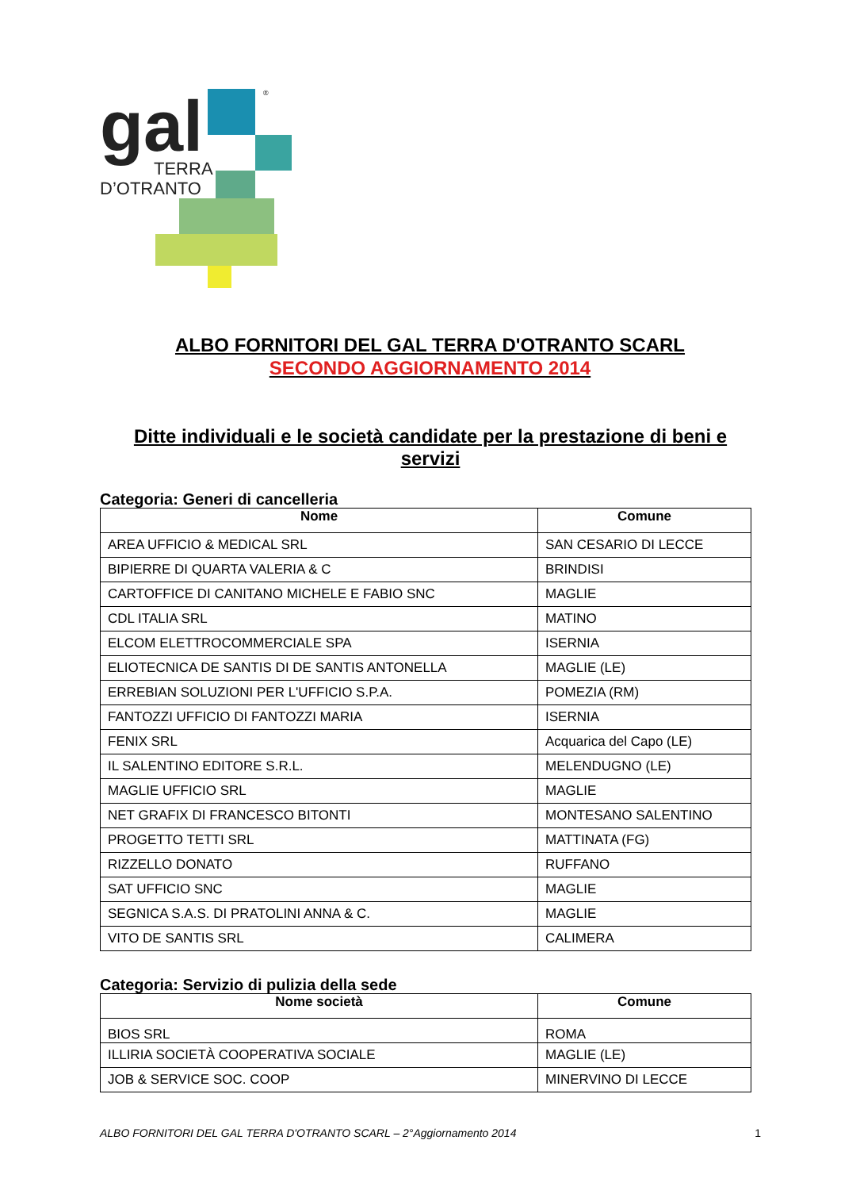gal
TERRA
D’OTRANTO
®
ALBO FORNITORI DEL GAL TERRA D'OTRANTO SCARL
SECONDO AGGIORNAMENTO 2014
Ditte individuali e le società candidate per la prestazione di beni e servizi
Categoria: Generi di cancelleria
| Nome | Comune |
| --- | --- |
| AREA UFFICIO & MEDICAL SRL | SAN CESARIO DI LECCE |
| BIPIERRE DI QUARTA VALERIA & C | BRINDISI |
| CARTOFFICE DI CANITANO MICHELE E FABIO SNC | MAGLIE |
| CDL ITALIA SRL | MATINO |
| ELCOM ELETTROCOMMERCIALE SPA | ISERNIA |
| ELIOTECNICA DE SANTIS DI DE SANTIS ANTONELLA | MAGLIE (LE) |
| ERREBIAN SOLUZIONI PER L'UFFICIO S.P.A. | POMEZIA (RM) |
| FANTOZZI UFFICIO DI FANTOZZI MARIA | ISERNIA |
| FENIX SRL | Acquarica del Capo (LE) |
| IL SALENTINO EDITORE S.R.L. | MELENDUGNO (LE) |
| MAGLIE UFFICIO SRL | MAGLIE |
| NET GRAFIX DI FRANCESCO BITONTI | MONTESANO SALENTINO |
| PROGETTO TETTI SRL | MATTINATA (FG) |
| RIZZELLO DONATO | RUFFANO |
| SAT UFFICIO SNC | MAGLIE |
| SEGNICA S.A.S. DI PRATOLINI ANNA & C. | MAGLIE |
| VITO DE SANTIS SRL | CALIMERA |
Categoria: Servizio di pulizia della sede
| Nome società | Comune |
| --- | --- |
| BIOS SRL | ROMA |
| ILLIRIA SOCIETÀ COOPERATIVA SOCIALE | MAGLIE (LE) |
| JOB & SERVICE SOC. COOP | MINERVINO DI LECCE |
ALBO FORNITORI DEL GAL TERRA D'OTRANTO SCARL – 2°Aggiornamento 2014 1